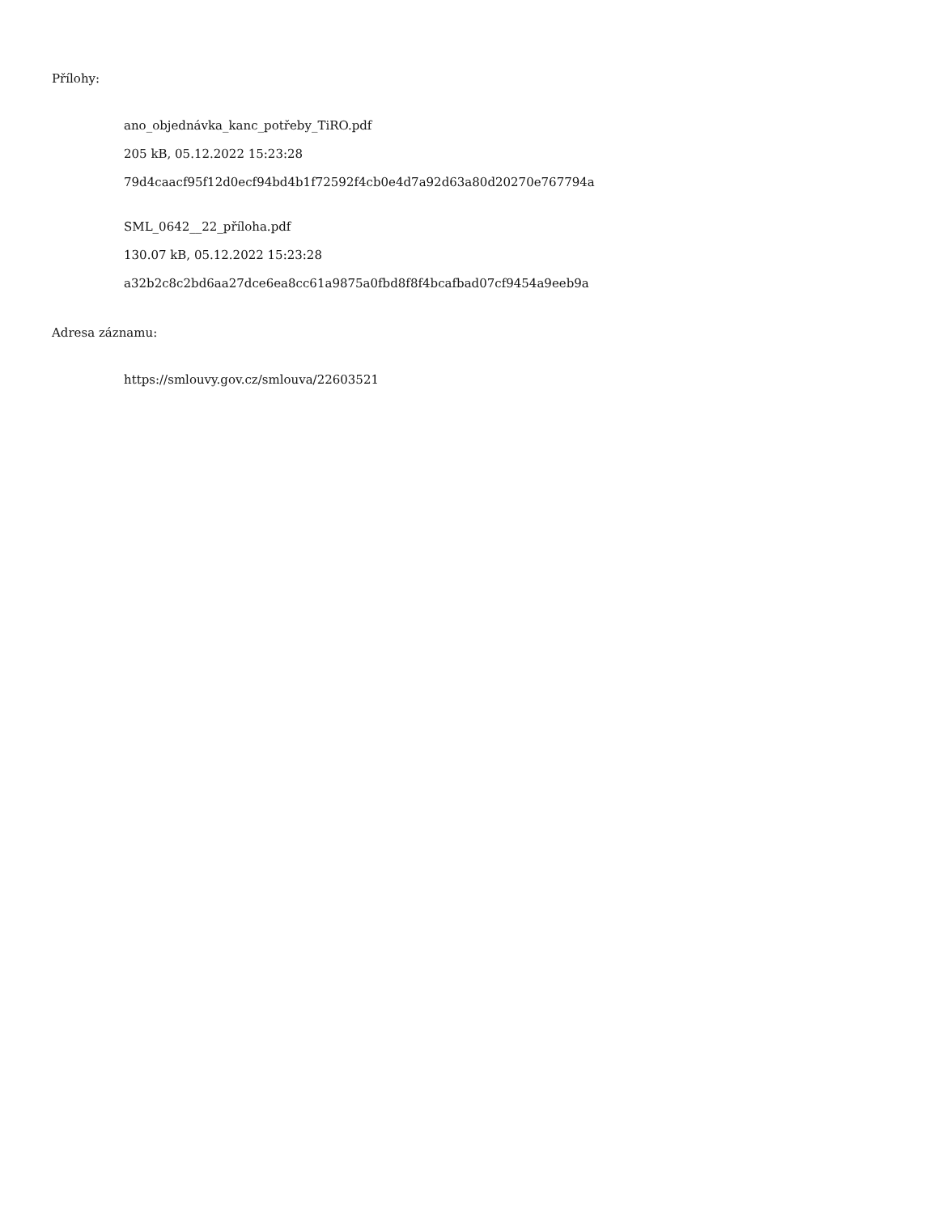Přílohy:
ano_objednávka_kanc_potřeby_TiRO.pdf
205 kB, 05.12.2022 15:23:28
79d4caacf95f12d0ecf94bd4b1f72592f4cb0e4d7a92d63a80d20270e767794a
SML_0642__22_příloha.pdf
130.07 kB, 05.12.2022 15:23:28
a32b2c8c2bd6aa27dce6ea8cc61a9875a0fbd8f8f4bcafbad07cf9454a9eeb9a
Adresa záznamu:
https://smlouvy.gov.cz/smlouva/22603521